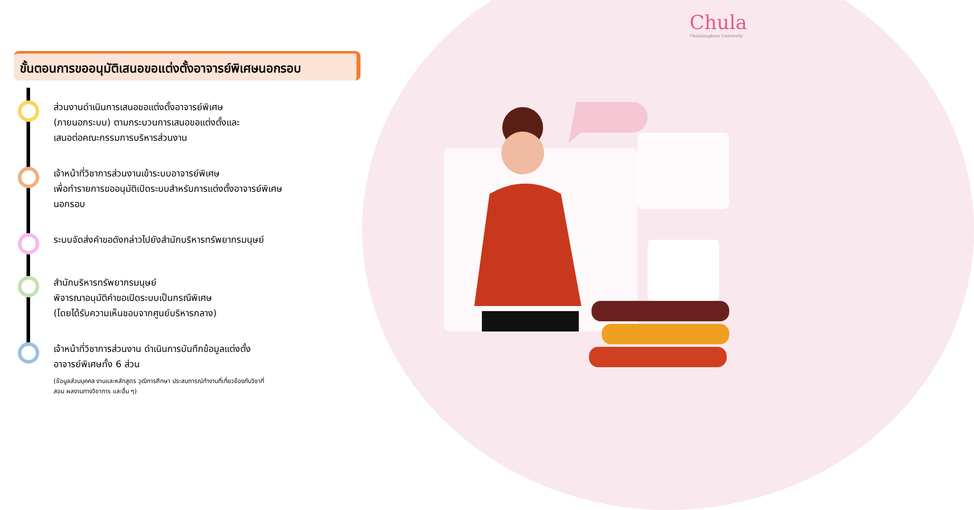Chula
Chulalongkorn University
ขั้นตอนการขออนุมัติเสนอขอแต่งตั้งอาจารย์พิเศษนอกรอบ
ส่วนงานดำเนินการเสนอขอแต่งตั้งอาจารย์พิเศษ
(ภายนอกระบบ) ตามกระบวนการเสนอขอแต่งตั้งและ
เสนอต่อคณะกรรมการบริหารส่วนงาน
เจ้าหน้าที่วิชาการส่วนงานเข้าระบบอาจารย์พิเศษ
เพื่อทำรายการขออนุมัติเปิดระบบสำหรับการแต่งตั้งอาจารย์พิเศษ
นอกรอบ
ระบบจัดส่งคำขอดังกล่าวไปยังสำนักบริหารทรัพยากรมนุษย์
สำนักบริหารทรัพยากรมนุษย์
พิจารณาอนุมัติคำขอเปิดระบบเป็นกรณีพิเศษ
(โดยได้รับความเห็นชอบจากศูนย์บริหารกลาง)
เจ้าหน้าที่วิชาการส่วนงาน ดำเนินการบันทึกข้อมูลแต่งตั้ง
อาจารย์พิเศษทั้ง 6 ส่วน
(ข้อมูลส่วนบุคคล งานและหลักสูตร วุฒิการศึกษา ประสบการณ์ทำงานที่เกี่ยวข้องกับวิชาที่
สอน ผลงานทางวิชาการ และอื่น ๆ)